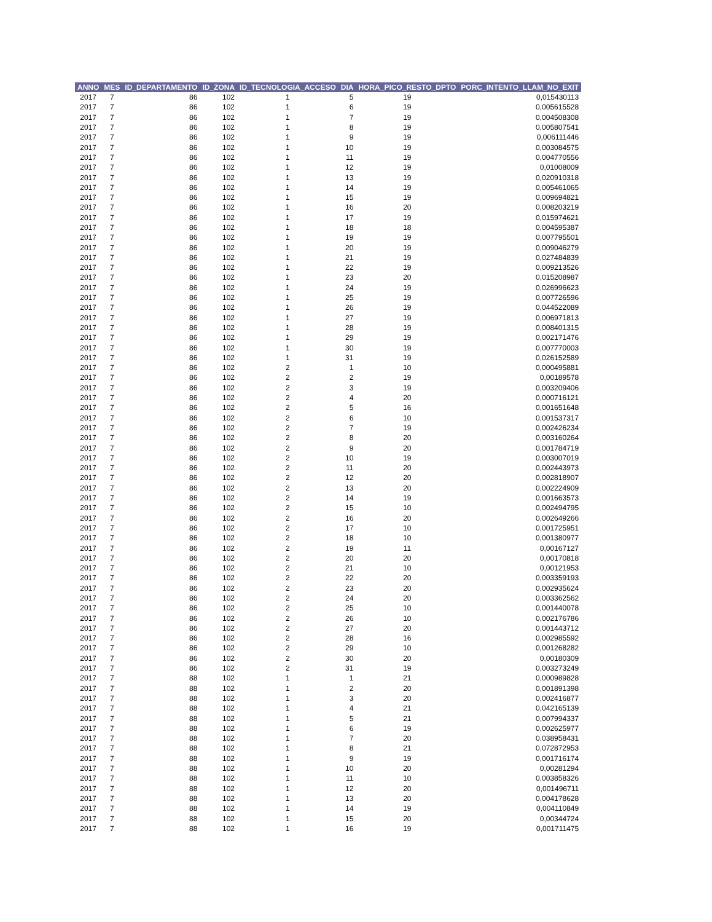| ANNO | MES | ID_DEPARTAMENTO | ID_ZONA | ID_TECNOLOGIA_ACCESO | DIA | HORA_PICO_RESTO_DPTO | PORC_INTENTO_LLAM_NO_EXIT |
| --- | --- | --- | --- | --- | --- | --- | --- |
| 2017 | 7 | 86 | 102 | 1 | 5 | 19 | 0,015430113 |
| 2017 | 7 | 86 | 102 | 1 | 6 | 19 | 0,005615528 |
| 2017 | 7 | 86 | 102 | 1 | 7 | 19 | 0,004508308 |
| 2017 | 7 | 86 | 102 | 1 | 8 | 19 | 0,005807541 |
| 2017 | 7 | 86 | 102 | 1 | 9 | 19 | 0,006111446 |
| 2017 | 7 | 86 | 102 | 1 | 10 | 19 | 0,003084575 |
| 2017 | 7 | 86 | 102 | 1 | 11 | 19 | 0,004770556 |
| 2017 | 7 | 86 | 102 | 1 | 12 | 19 | 0,01008009 |
| 2017 | 7 | 86 | 102 | 1 | 13 | 19 | 0,020910318 |
| 2017 | 7 | 86 | 102 | 1 | 14 | 19 | 0,005461065 |
| 2017 | 7 | 86 | 102 | 1 | 15 | 19 | 0,009694821 |
| 2017 | 7 | 86 | 102 | 1 | 16 | 20 | 0,008203219 |
| 2017 | 7 | 86 | 102 | 1 | 17 | 19 | 0,015974621 |
| 2017 | 7 | 86 | 102 | 1 | 18 | 18 | 0,004595387 |
| 2017 | 7 | 86 | 102 | 1 | 19 | 19 | 0,007795501 |
| 2017 | 7 | 86 | 102 | 1 | 20 | 19 | 0,009046279 |
| 2017 | 7 | 86 | 102 | 1 | 21 | 19 | 0,027484839 |
| 2017 | 7 | 86 | 102 | 1 | 22 | 19 | 0,009213526 |
| 2017 | 7 | 86 | 102 | 1 | 23 | 20 | 0,015208987 |
| 2017 | 7 | 86 | 102 | 1 | 24 | 19 | 0,026996623 |
| 2017 | 7 | 86 | 102 | 1 | 25 | 19 | 0,007726596 |
| 2017 | 7 | 86 | 102 | 1 | 26 | 19 | 0,044522089 |
| 2017 | 7 | 86 | 102 | 1 | 27 | 19 | 0,006971813 |
| 2017 | 7 | 86 | 102 | 1 | 28 | 19 | 0,008401315 |
| 2017 | 7 | 86 | 102 | 1 | 29 | 19 | 0,002171476 |
| 2017 | 7 | 86 | 102 | 1 | 30 | 19 | 0,007770003 |
| 2017 | 7 | 86 | 102 | 1 | 31 | 19 | 0,026152589 |
| 2017 | 7 | 86 | 102 | 2 | 1 | 10 | 0,000495881 |
| 2017 | 7 | 86 | 102 | 2 | 2 | 19 | 0,00189578 |
| 2017 | 7 | 86 | 102 | 2 | 3 | 19 | 0,003209406 |
| 2017 | 7 | 86 | 102 | 2 | 4 | 20 | 0,000716121 |
| 2017 | 7 | 86 | 102 | 2 | 5 | 16 | 0,001651648 |
| 2017 | 7 | 86 | 102 | 2 | 6 | 10 | 0,001537317 |
| 2017 | 7 | 86 | 102 | 2 | 7 | 19 | 0,002426234 |
| 2017 | 7 | 86 | 102 | 2 | 8 | 20 | 0,003160264 |
| 2017 | 7 | 86 | 102 | 2 | 9 | 20 | 0,001784719 |
| 2017 | 7 | 86 | 102 | 2 | 10 | 19 | 0,003007019 |
| 2017 | 7 | 86 | 102 | 2 | 11 | 20 | 0,002443973 |
| 2017 | 7 | 86 | 102 | 2 | 12 | 20 | 0,002818907 |
| 2017 | 7 | 86 | 102 | 2 | 13 | 20 | 0,002224909 |
| 2017 | 7 | 86 | 102 | 2 | 14 | 19 | 0,001663573 |
| 2017 | 7 | 86 | 102 | 2 | 15 | 10 | 0,002494795 |
| 2017 | 7 | 86 | 102 | 2 | 16 | 20 | 0,002649266 |
| 2017 | 7 | 86 | 102 | 2 | 17 | 10 | 0,001725951 |
| 2017 | 7 | 86 | 102 | 2 | 18 | 10 | 0,001380977 |
| 2017 | 7 | 86 | 102 | 2 | 19 | 11 | 0,00167127 |
| 2017 | 7 | 86 | 102 | 2 | 20 | 20 | 0,00170818 |
| 2017 | 7 | 86 | 102 | 2 | 21 | 10 | 0,00121953 |
| 2017 | 7 | 86 | 102 | 2 | 22 | 20 | 0,003359193 |
| 2017 | 7 | 86 | 102 | 2 | 23 | 20 | 0,002935624 |
| 2017 | 7 | 86 | 102 | 2 | 24 | 20 | 0,003362562 |
| 2017 | 7 | 86 | 102 | 2 | 25 | 10 | 0,001440078 |
| 2017 | 7 | 86 | 102 | 2 | 26 | 10 | 0,002176786 |
| 2017 | 7 | 86 | 102 | 2 | 27 | 20 | 0,001443712 |
| 2017 | 7 | 86 | 102 | 2 | 28 | 16 | 0,002985592 |
| 2017 | 7 | 86 | 102 | 2 | 29 | 10 | 0,001268282 |
| 2017 | 7 | 86 | 102 | 2 | 30 | 20 | 0,00180309 |
| 2017 | 7 | 86 | 102 | 2 | 31 | 19 | 0,003273249 |
| 2017 | 7 | 88 | 102 | 1 | 1 | 21 | 0,000989828 |
| 2017 | 7 | 88 | 102 | 1 | 2 | 20 | 0,001891398 |
| 2017 | 7 | 88 | 102 | 1 | 3 | 20 | 0,002416877 |
| 2017 | 7 | 88 | 102 | 1 | 4 | 21 | 0,042165139 |
| 2017 | 7 | 88 | 102 | 1 | 5 | 21 | 0,007994337 |
| 2017 | 7 | 88 | 102 | 1 | 6 | 19 | 0,002625977 |
| 2017 | 7 | 88 | 102 | 1 | 7 | 20 | 0,038958431 |
| 2017 | 7 | 88 | 102 | 1 | 8 | 21 | 0,072872953 |
| 2017 | 7 | 88 | 102 | 1 | 9 | 19 | 0,001716174 |
| 2017 | 7 | 88 | 102 | 1 | 10 | 20 | 0,00281294 |
| 2017 | 7 | 88 | 102 | 1 | 11 | 10 | 0,003858326 |
| 2017 | 7 | 88 | 102 | 1 | 12 | 20 | 0,001496711 |
| 2017 | 7 | 88 | 102 | 1 | 13 | 20 | 0,004178628 |
| 2017 | 7 | 88 | 102 | 1 | 14 | 19 | 0,004110849 |
| 2017 | 7 | 88 | 102 | 1 | 15 | 20 | 0,00344724 |
| 2017 | 7 | 88 | 102 | 1 | 16 | 19 | 0,001711475 |